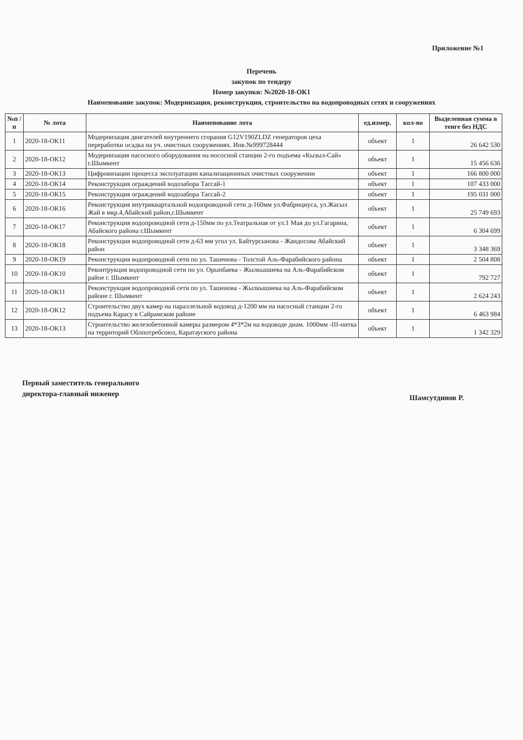Приложение №1
Перечень
закупок по тендеру
Номер закупки: №2020-18-ОК1
Наименование закупок: Модернизация, реконструкция, строительство на водопроводных сетях и сооружениях
| №п /п | № лота | Наименование лота | ед.измер. | кол-во | Выделенная сумма в тенге без НДС |
| --- | --- | --- | --- | --- | --- |
| 1 | 2020-18-ОК11 | Модернизация двигателей внутреннего сгорания G12V190ZLDZ генераторов цеха переработки осадка на уч. очистных сооружениях. Инв.№999728444 | объект | 1 | 26 642 530 |
| 2 | 2020-18-ОК12 | Модернизация насосного оборудования на нососной станции 2-го подъема «Кызыл-Сай» г.Шымкент | объект | 1 | 15 456 636 |
| 3 | 2020-18-ОК13 | Цифровизации процесса эксплуатации канализационных очистных сооружении | объект | 1 | 166 800 000 |
| 4 | 2020-18-ОК14 | Реконструкция ограждений водозабора Тассай-1 | объект | 1 | 107 433 000 |
| 5 | 2020-18-ОК15 | Реконструкция ограждений водозабора Тассай-2 | объект | 1 | 195 031 000 |
| 6 | 2020-18-ОК16 | Реконструкция внутриквартальной водопроводной сети д-160мм ул.Фабрициуса, ул.Жасыл Жай в мкр.4,Абайский район,г.Шымкент | объект | 1 | 25 749 693 |
| 7 | 2020-18-ОК17 | Реконструкция водопроводной сети д-150мм по ул.Театральная от ул.1 Мая до ул.Гагарина, Абайского района г.Шымкент | объект | 1 | 6 304 699 |
| 8 | 2020-18-ОК18 | Реконструкция водопроводной сети д-63 мм угол ул. Байтурсынова - Жандосова Абайский район | объект | 1 | 3 348 369 |
| 9 | 2020-18-ОК19 | Реконструкция водопроводной сети по ул. Ташенова - Толстой Аль-Фарабийского района | объект | 1 | 2 504 808 |
| 10 | 2020-18-ОК10 | Реконтрукция водопроводной сети по ул. Орынбаева - Жылкышиева на Аль-Фарабийском райое г. Шымкент | объект | 1 | 792 727 |
| 11 | 2020-18-ОК11 | Реконструкция водопроводной сети по ул. Ташенова - Жылкышиева на Аль-Фарабийском районе г. Шымкент | объект | 1 | 2 624 243 |
| 12 | 2020-18-ОК12 | Строительство двух камер на параллельной водовод д-1200 мм на насосный станции 2-го подъема Карасу в Сайрамском районе | объект | 1 | 6 463 984 |
| 13 | 2020-18-ОК13 | Строительство железобетонной камеры размером 4*3*2м на водоводе диам. 1000мм -III-нитка на территорий Облпотребсоюз, Каратауского района | объект | 1 | 1 342 329 |
Первый заместитель генерального
директора-главный инженер
Шамсутдинов Р.